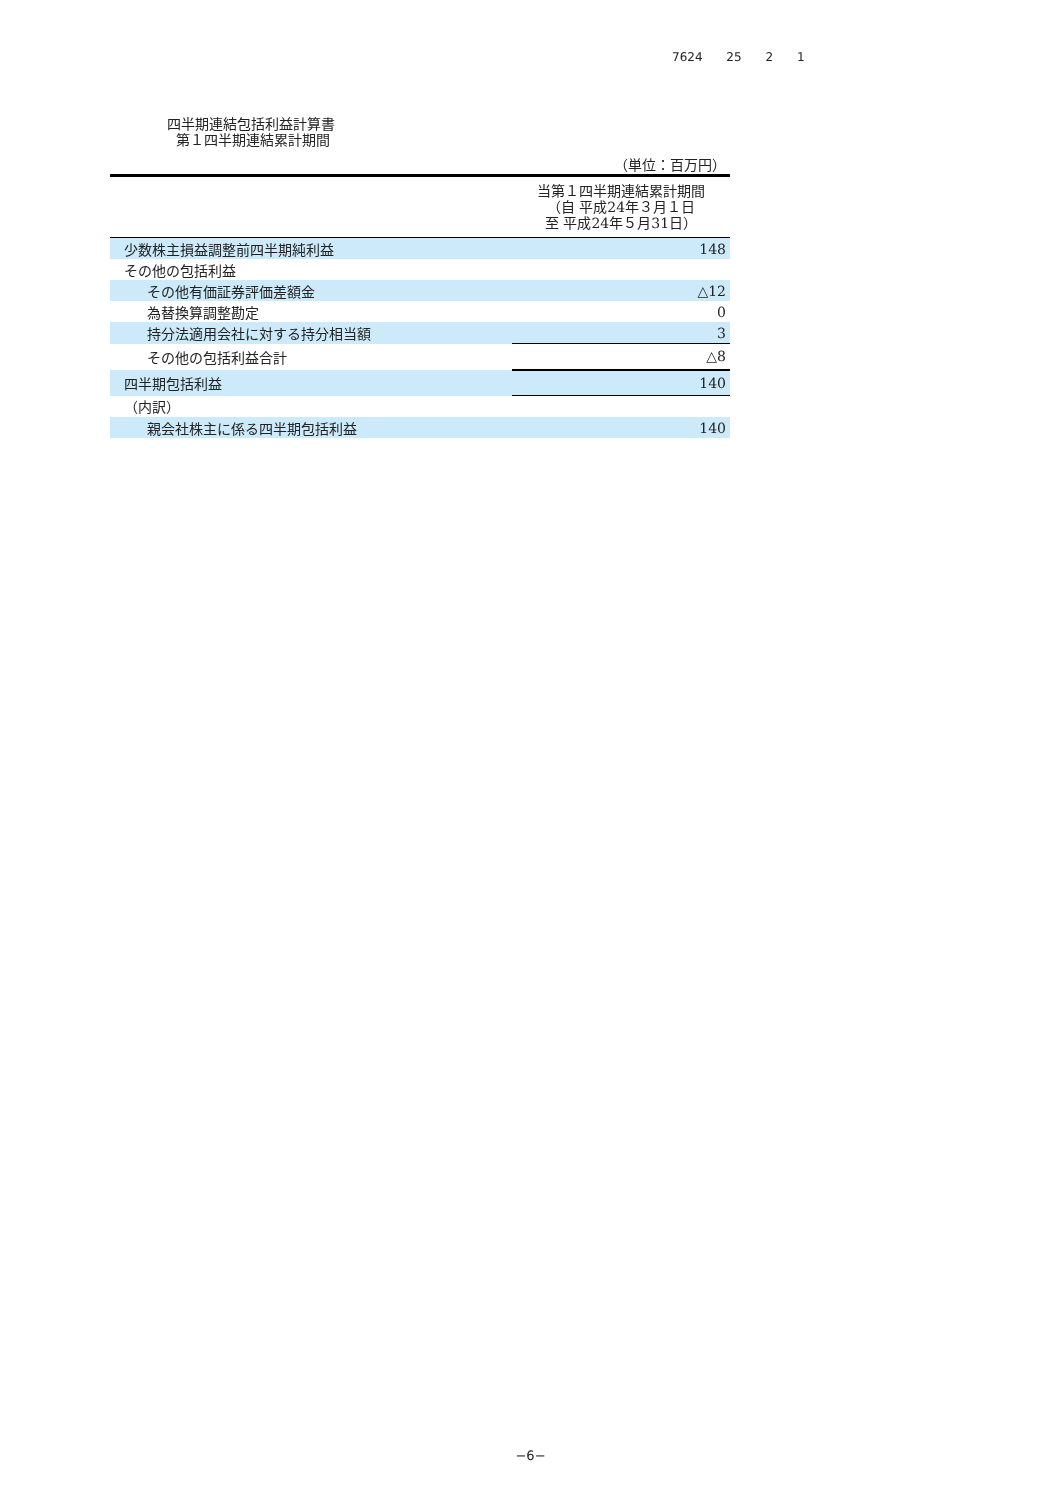7624 25 2 1
四半期連結包括利益計算書
第１四半期連結累計期間
（単位：百万円）
| | 当第１四半期連結累計期間 （自 平成24年３月１日 至 平成24年５月31日） |
| --- | --- |
| 少数株主損益調整前四半期純利益 | 148 |
| その他の包括利益 | |
| その他有価証券評価差額金 | △12 |
| 為替換算調整勘定 | 0 |
| 持分法適用会社に対する持分相当額 | 3 |
| その他の包括利益合計 | △8 |
| 四半期包括利益 | 140 |
| （内訳） | |
| 親会社株主に係る四半期包括利益 | 140 |
−6−